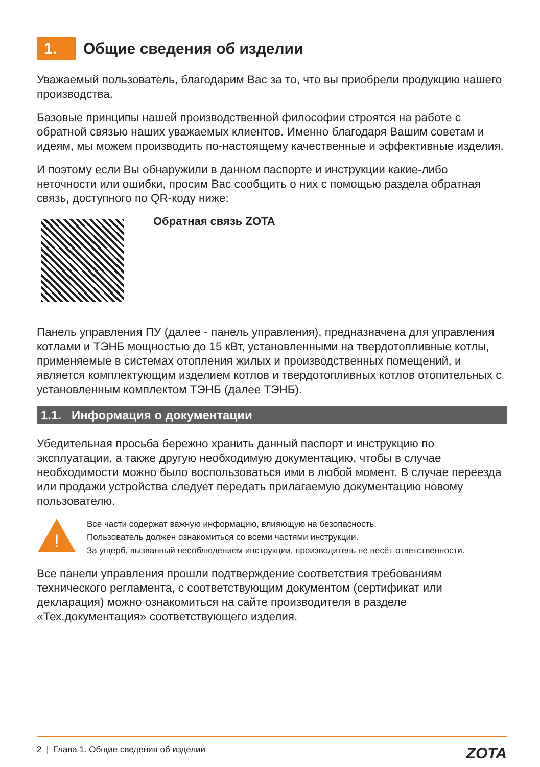1. Общие сведения об изделии
Уважаемый пользователь, благодарим Вас за то, что вы приобрели продукцию нашего производства.
Базовые принципы нашей производственной философии строятся на работе с обратной связью наших уважаемых клиентов. Именно благодаря Вашим советам и идеям, мы можем производить по-настоящему качественные и эффективные изделия.
И поэтому если Вы обнаружили в данном паспорте и инструкции какие-либо неточности или ошибки, просим Вас сообщить о них с помощью раздела обратная связь, доступного по QR-коду ниже:
Обратная связь ZOTA
Панель управления ПУ (далее - панель управления), предназначена для управления котлами и ТЭНБ мощностью до 15 кВт, установленными на твердотопливные котлы, применяемые в системах отопления жилых и производственных помещений, и является комплектующим изделием котлов и твердотопливных котлов отопительных с установленным комплектом ТЭНБ (далее ТЭНБ).
1.1. Информация о документации
Убедительная просьба бережно хранить данный паспорт и инструкцию по эксплуатации, а также другую необходимую документацию, чтобы в случае необходимости можно было воспользоваться ими в любой момент. В случае переезда или продажи устройства следует передать прилагаемую документацию новому пользователю.
!
Все части содержат важную информацию, влияющую на безопасность.
Пользователь должен ознакомиться со всеми частями инструкции.
За ущерб, вызванный несоблюдением инструкции, производитель не несёт ответственности.
Все панели управления прошли подтверждение соответствия требованиям технического регламента, с соответствующим документом (сертификат или декларация) можно ознакомиться на сайте производителя в разделе «Тех.документация» соответствующего изделия.
2 | Глава 1. Общие сведения об изделии ZOTA